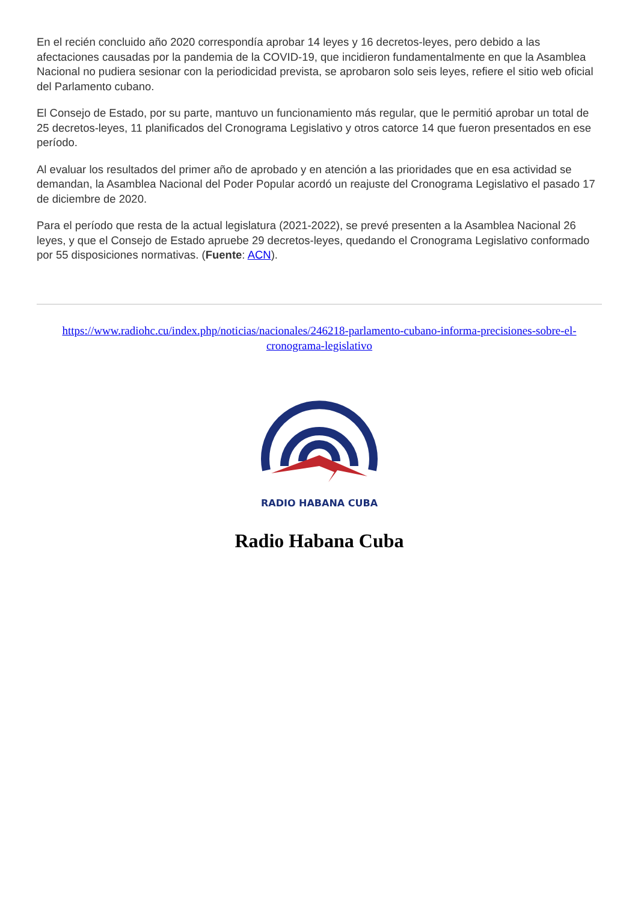En el recién concluido año 2020 correspondía aprobar 14 leyes y 16 decretos-leyes, pero debido a las afectaciones causadas por la pandemia de la COVID-19, que incidieron fundamentalmente en que la Asamblea Nacional no pudiera sesionar con la periodicidad prevista, se aprobaron solo seis leyes, refiere el sitio web oficial del Parlamento cubano.
El Consejo de Estado, por su parte, mantuvo un funcionamiento más regular, que le permitió aprobar un total de 25 decretos-leyes, 11 planificados del Cronograma Legislativo y otros catorce 14 que fueron presentados en ese período.
Al evaluar los resultados del primer año de aprobado y en atención a las prioridades que en esa actividad se demandan, la Asamblea Nacional del Poder Popular acordó un reajuste del Cronograma Legislativo el pasado 17 de diciembre de 2020.
Para el período que resta de la actual legislatura (2021-2022), se prevé presenten a la Asamblea Nacional 26 leyes, y que el Consejo de Estado apruebe 29 decretos-leyes, quedando el Cronograma Legislativo conformado por 55 disposiciones normativas. (Fuente: ACN).
https://www.radiohc.cu/index.php/noticias/nacionales/246218-parlamento-cubano-informa-precisiones-sobre-el-cronograma-legislativo
RADIO HABANA CUBA
Radio Habana Cuba